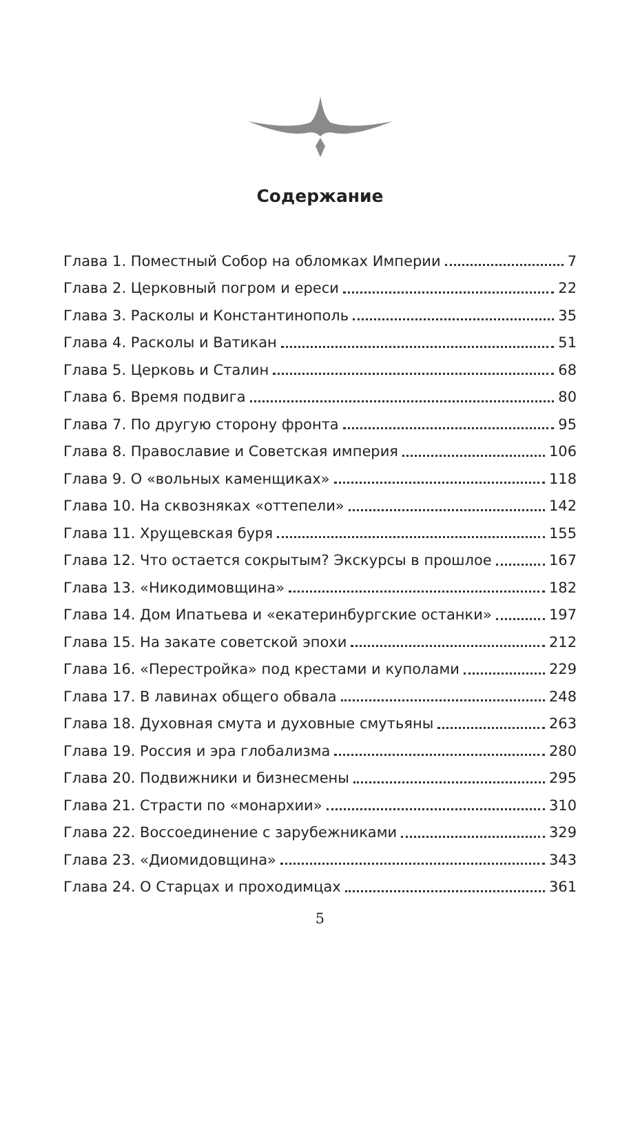Содержание
Глава 1. Поместный Собор на обломках Империи 7
Глава 2. Церковный погром и ереси 22
Глава 3. Расколы и Константинополь 35
Глава 4. Расколы и Ватикан 51
Глава 5. Церковь и Сталин 68
Глава 6. Время подвига 80
Глава 7. По другую сторону фронта 95
Глава 8. Православие и Советская империя 106
Глава 9. О «вольных каменщиках» 118
Глава 10. На сквозняках «оттепели» 142
Глава 11. Хрущевская буря 155
Глава 12. Что остается сокрытым? Экскурсы в прошлое 167
Глава 13. «Никодимовщина» 182
Глава 14. Дом Ипатьева и «екатеринбургские останки» 197
Глава 15. На закате советской эпохи 212
Глава 16. «Перестройка» под крестами и куполами 229
Глава 17. В лавинах общего обвала 248
Глава 18. Духовная смута и духовные смутьяны 263
Глава 19. Россия и эра глобализма 280
Глава 20. Подвижники и бизнесмены 295
Глава 21. Страсти по «монархии» 310
Глава 22. Воссоединение с зарубежниками 329
Глава 23. «Диомидовщина» 343
Глава 24. О Старцах и проходимцах 361
5